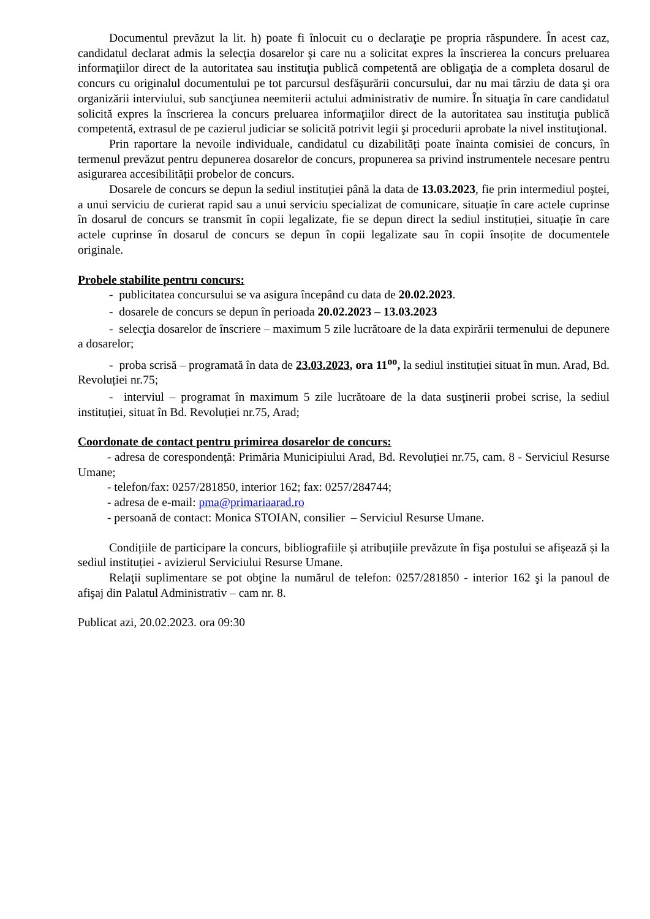Documentul prevăzut la lit. h) poate fi înlocuit cu o declaraţie pe propria răspundere. În acest caz, candidatul declarat admis la selecţia dosarelor şi care nu a solicitat expres la înscrierea la concurs preluarea informaţiilor direct de la autoritatea sau instituţia publică competentă are obligaţia de a completa dosarul de concurs cu originalul documentului pe tot parcursul desfăşurării concursului, dar nu mai târziu de data şi ora organizării interviului, sub sancţiunea neemiterii actului administrativ de numire. În situaţia în care candidatul solicită expres la înscrierea la concurs preluarea informaţiilor direct de la autoritatea sau instituţia publică competentă, extrasul de pe cazierul judiciar se solicită potrivit legii şi procedurii aprobate la nivel instituţional.
Prin raportare la nevoile individuale, candidatul cu dizabilități poate înainta comisiei de concurs, în termenul prevăzut pentru depunerea dosarelor de concurs, propunerea sa privind instrumentele necesare pentru asigurarea accesibilității probelor de concurs.
Dosarele de concurs se depun la sediul instituției până la data de 13.03.2023, fie prin intermediul poştei, a unui serviciu de curierat rapid sau a unui serviciu specializat de comunicare, situație în care actele cuprinse în dosarul de concurs se transmit în copii legalizate, fie se depun direct la sediul instituției, situație în care actele cuprinse în dosarul de concurs se depun în copii legalizate sau în copii însoțite de documentele originale.
Probele stabilite pentru concurs:
- publicitatea concursului se va asigura începând cu data de 20.02.2023.
- dosarele de concurs se depun în perioada 20.02.2023 – 13.03.2023
- selecţia dosarelor de înscriere – maximum 5 zile lucrătoare de la data expirării termenului de depunere a dosarelor;
- proba scrisă – programată în data de 23.03.2023, ora 11<sup>oo</sup>, la sediul instituției situat în mun. Arad, Bd. Revoluției nr.75;
- interviul – programat în maximum 5 zile lucrătoare de la data susţinerii probei scrise, la sediul instituției, situat în Bd. Revoluției nr.75, Arad;
Coordonate de contact pentru primirea dosarelor de concurs:
- adresa de corespondență: Primăria Municipiului Arad, Bd. Revoluției nr.75, cam. 8 - Serviciul Resurse Umane;
- telefon/fax: 0257/281850, interior 162; fax: 0257/284744;
- adresa de e-mail: pma@primariaarad.ro
- persoană de contact: Monica STOIAN, consilier – Serviciul Resurse Umane.
Condițiile de participare la concurs, bibliografiile și atribuțiile prevăzute în fişa postului se afișează și la sediul instituției - avizierul Serviciului Resurse Umane.
Relaţii suplimentare se pot obţine la numărul de telefon: 0257/281850 - interior 162 şi la panoul de afişaj din Palatul Administrativ – cam nr. 8.
Publicat azi, 20.02.2023. ora 09:30